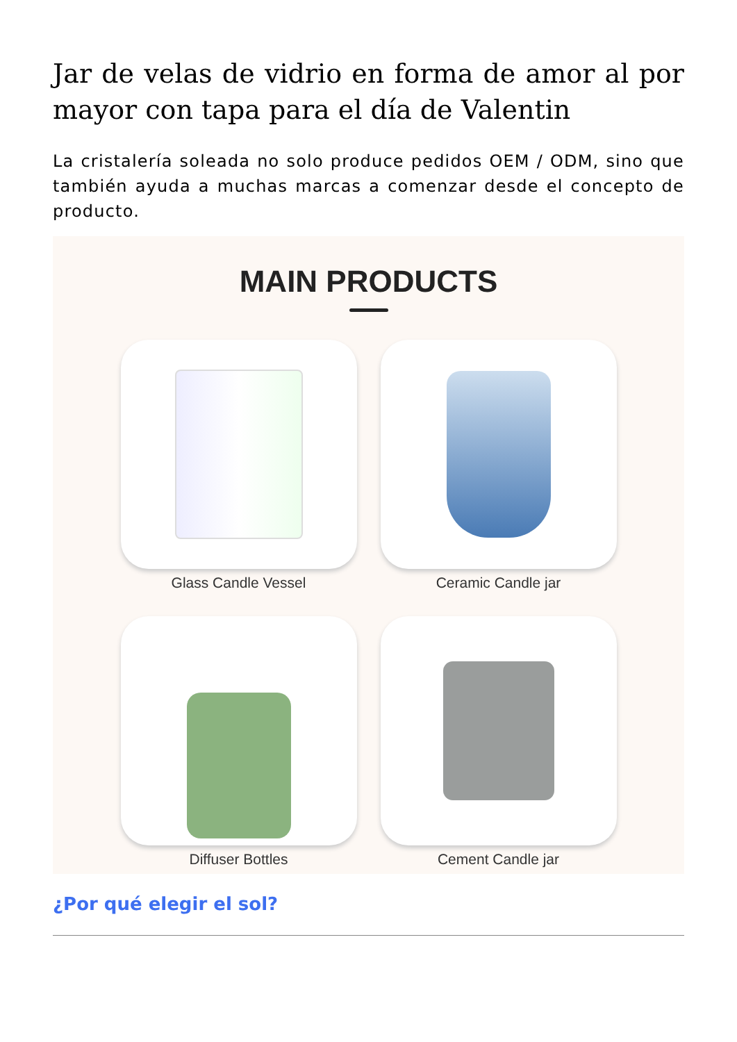Jar de velas de vidrio en forma de amor al por mayor con tapa para el día de Valentin
La cristalería soleada no solo produce pedidos OEM / ODM, sino que también ayuda a muchas marcas a comenzar desde el concepto de producto.
MAIN PRODUCTS
Glass Candle Vessel
Ceramic Candle jar
Diffuser Bottles
Cement Candle jar
¿Por qué elegir el sol?